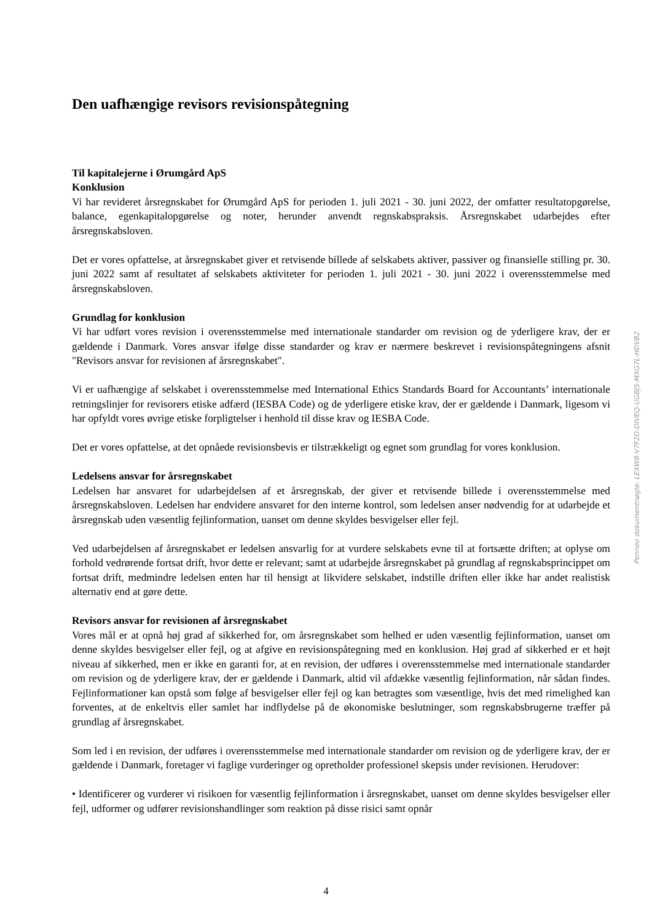Den uafhængige revisors revisionspåtegning
Til kapitalejerne i Ørumgård ApS
Konklusion
Vi har revideret årsregnskabet for Ørumgård ApS for perioden 1. juli 2021 - 30. juni 2022, der omfatter resultatopgørelse, balance, egenkapitalopgørelse og noter, herunder anvendt regnskabspraksis. Årsregnskabet udarbejdes efter årsregnskabsloven.
Det er vores opfattelse, at årsregnskabet giver et retvisende billede af selskabets aktiver, passiver og finansielle stilling pr. 30. juni 2022 samt af resultatet af selskabets aktiviteter for perioden 1. juli 2021 - 30. juni 2022 i overensstemmelse med årsregnskabsloven.
Grundlag for konklusion
Vi har udført vores revision i overensstemmelse med internationale standarder om revision og de yderligere krav, der er gældende i Danmark. Vores ansvar ifølge disse standarder og krav er nærmere beskrevet i revisionspåtegningens afsnit "Revisors ansvar for revisionen af årsregnskabet".
Vi er uafhængige af selskabet i overensstemmelse med International Ethics Standards Board for Accountants’ internationale retningslinjer for revisorers etiske adfærd (IESBA Code) og de yderligere etiske krav, der er gældende i Danmark, ligesom vi har opfyldt vores øvrige etiske forpligtelser i henhold til disse krav og IESBA Code.
Det er vores opfattelse, at det opnåede revisionsbevis er tilstrækkeligt og egnet som grundlag for vores konklusion.
Ledelsens ansvar for årsregnskabet
Ledelsen har ansvaret for udarbejdelsen af et årsregnskab, der giver et retvisende billede i overensstemmelse med årsregnskabsloven. Ledelsen har endvidere ansvaret for den interne kontrol, som ledelsen anser nødvendig for at udarbejde et årsregnskab uden væsentlig fejlinformation, uanset om denne skyldes besvigelser eller fejl.
Ved udarbejdelsen af årsregnskabet er ledelsen ansvarlig for at vurdere selskabets evne til at fortsætte driften; at oplyse om forhold vedrørende fortsat drift, hvor dette er relevant; samt at udarbejde årsregnskabet på grundlag af regnskabsprincippet om fortsat drift, medmindre ledelsen enten har til hensigt at likvidere selskabet, indstille driften eller ikke har andet realistisk alternativ end at gøre dette.
Revisors ansvar for revisionen af årsregnskabet
Vores mål er at opnå høj grad af sikkerhed for, om årsregnskabet som helhed er uden væsentlig fejlinformation, uanset om denne skyldes besvigelser eller fejl, og at afgive en revisionspåtegning med en konklusion. Høj grad af sikkerhed er et højt niveau af sikkerhed, men er ikke en garanti for, at en revision, der udføres i overensstemmelse med internationale standarder om revision og de yderligere krav, der er gældende i Danmark, altid vil afdække væsentlig fejlinformation, når sådan findes. Fejlinformationer kan opstå som følge af besvigelser eller fejl og kan betragtes som væsentlige, hvis det med rimelighed kan forventes, at de enkeltvis eller samlet har indflydelse på de økonomiske beslutninger, som regnskabsbrugerne træffer på grundlag af årsregnskabet.
Som led i en revision, der udføres i overensstemmelse med internationale standarder om revision og de yderligere krav, der er gældende i Danmark, foretager vi faglige vurderinger og opretholder professionel skepsis under revisionen. Herudover:
• Identificerer og vurderer vi risikoen for væsentlig fejlinformation i årsregnskabet, uanset om denne skyldes besvigelser eller fejl, udformer og udfører revisionshandlinger som reaktion på disse risici samt opnår
4
Penneo dokumentnøgle: LEXW8-V7F2D-DIVEQ-UGBJ5-MXG7L-HDVB2